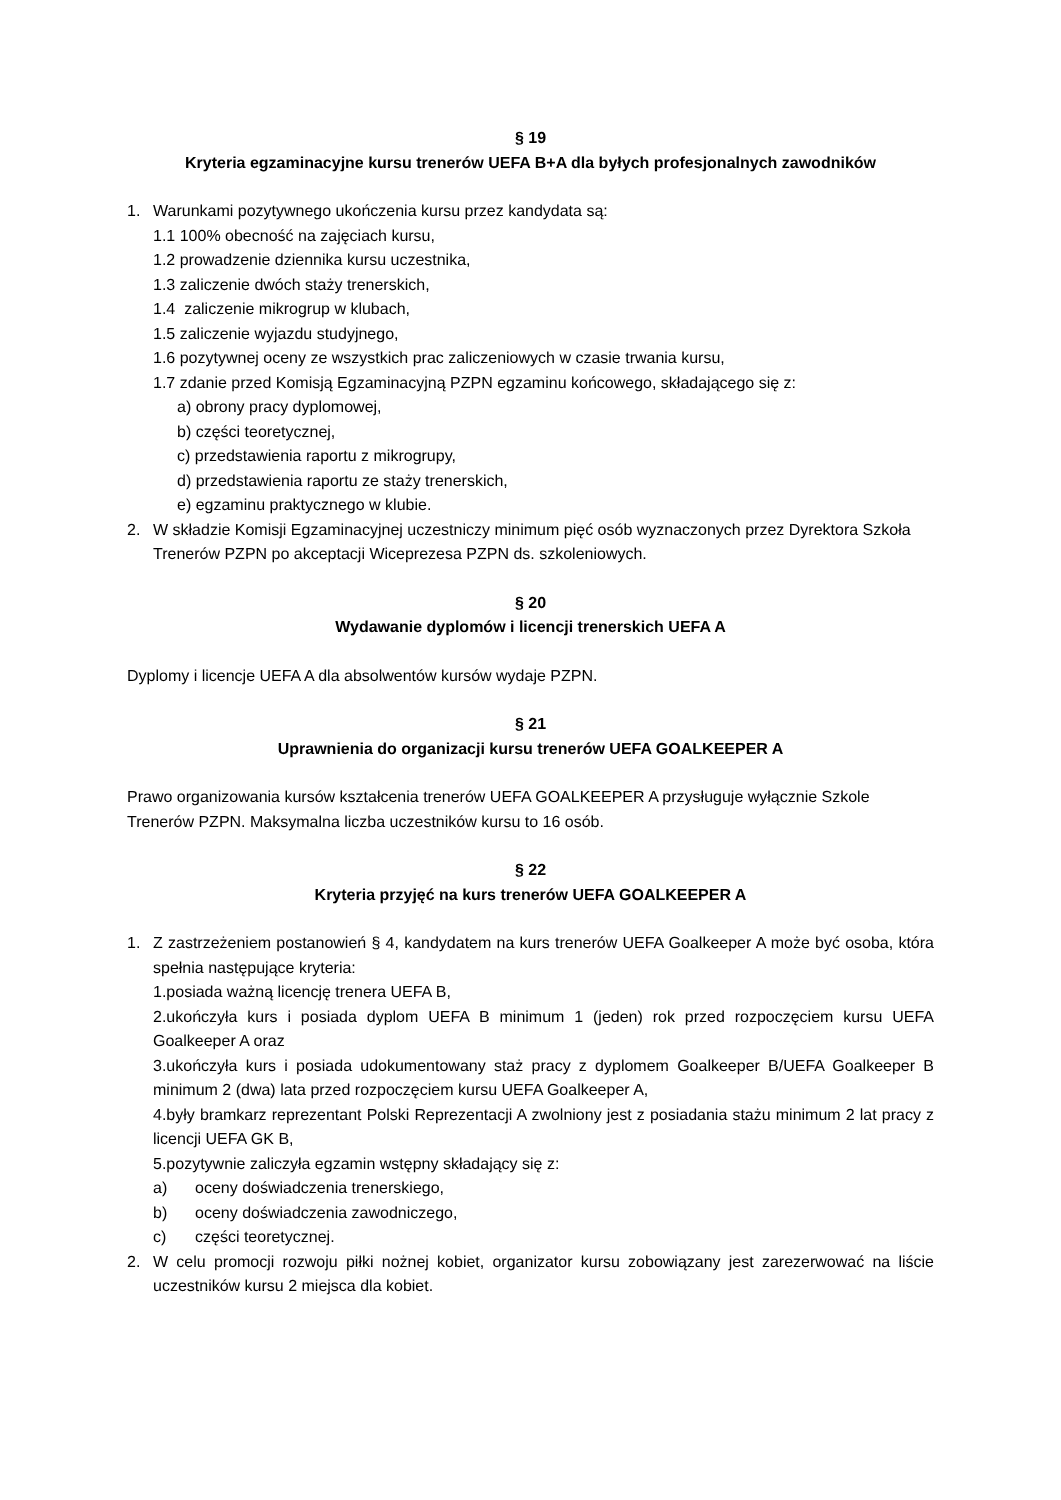§ 19
Kryteria egzaminacyjne kursu trenerów UEFA B+A dla byłych profesjonalnych zawodników
1. Warunkami pozytywnego ukończenia kursu przez kandydata są:
1.1 100% obecność na zajęciach kursu,
1.2 prowadzenie dziennika kursu uczestnika,
1.3 zaliczenie dwóch staży trenerskich,
1.4 zaliczenie mikrogrup w klubach,
1.5 zaliczenie wyjazdu studyjnego,
1.6 pozytywnej oceny ze wszystkich prac zaliczeniowych w czasie trwania kursu,
1.7 zdanie przed Komisją Egzaminacyjną PZPN egzaminu końcowego, składającego się z:
a) obrony pracy dyplomowej,
b) części teoretycznej,
c) przedstawienia raportu z mikrogrupy,
d) przedstawienia raportu ze staży trenerskich,
e) egzaminu praktycznego w klubie.
2. W składzie Komisji Egzaminacyjnej uczestniczy minimum pięć osób wyznaczonych przez Dyrektora Szkoła Trenerów PZPN po akceptacji Wiceprezesa PZPN ds. szkoleniowych.
§ 20
Wydawanie dyplomów i licencji trenerskich UEFA A
Dyplomy i licencje UEFA A dla absolwentów kursów wydaje PZPN.
§ 21
Uprawnienia do organizacji kursu trenerów UEFA GOALKEEPER A
Prawo organizowania kursów kształcenia trenerów UEFA GOALKEEPER A przysługuje wyłącznie Szkole Trenerów PZPN. Maksymalna liczba uczestników kursu to 16 osób.
§ 22
Kryteria przyjęć na kurs trenerów UEFA GOALKEEPER A
1. Z zastrzeżeniem postanowień § 4, kandydatem na kurs trenerów UEFA Goalkeeper A może być osoba, która spełnia następujące kryteria:
1.posiada ważną licencję trenera UEFA B,
2.ukończyła kurs i posiada dyplom UEFA B minimum 1 (jeden) rok przed rozpoczęciem kursu UEFA Goalkeeper A oraz
3.ukończyła kurs i posiada udokumentowany staż pracy z dyplomem Goalkeeper B/UEFA Goalkeeper B minimum 2 (dwa) lata przed rozpoczęciem kursu UEFA Goalkeeper A,
4.były bramkarz reprezentant Polski Reprezentacji A zwolniony jest z posiadania stażu minimum 2 lat pracy z licencji UEFA GK B,
5.pozytywnie zaliczyła egzamin wstępny składający się z:
a) oceny doświadczenia trenerskiego,
b) oceny doświadczenia zawodniczego,
c) części teoretycznej.
2. W celu promocji rozwoju piłki nożnej kobiet, organizator kursu zobowiązany jest zarezerwować na liście uczestników kursu 2 miejsca dla kobiet.